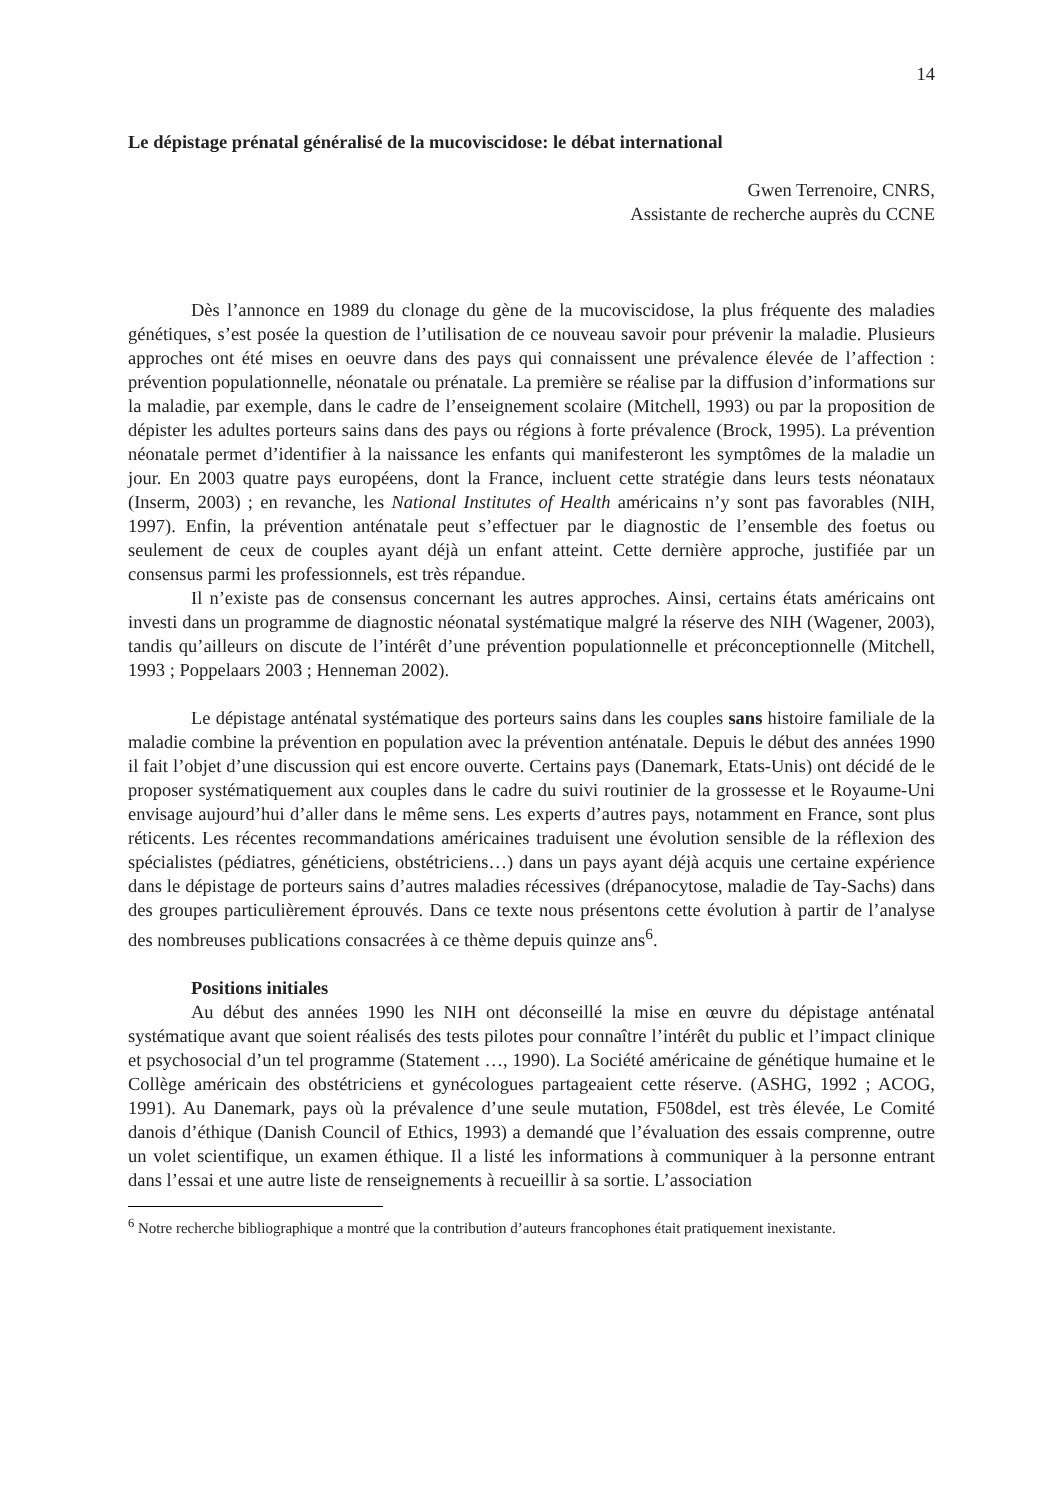14
Le dépistage prénatal généralisé de la mucoviscidose: le débat international
Gwen Terrenoire, CNRS,
Assistante de recherche auprès du CCNE
Dès l’annonce en 1989 du clonage du gène de la mucoviscidose, la plus fréquente des maladies génétiques, s’est posée la question de l’utilisation de ce nouveau savoir pour prévenir la maladie. Plusieurs approches ont été mises en oeuvre dans des pays qui connaissent une prévalence élevée de l’affection : prévention populationnelle, néonatale ou prénatale. La première se réalise par la diffusion d’informations sur la maladie, par exemple, dans le cadre de l’enseignement scolaire (Mitchell, 1993) ou par la proposition de dépister les adultes porteurs sains dans des pays ou régions à forte prévalence (Brock, 1995). La prévention néonatale permet d’identifier à la naissance les enfants qui manifesteront les symptômes de la maladie un jour. En 2003 quatre pays européens, dont la France, incluent cette stratégie dans leurs tests néonataux (Inserm, 2003) ; en revanche, les National Institutes of Health américains n’y sont pas favorables (NIH, 1997). Enfin, la prévention anténatale peut s’effectuer par le diagnostic de l’ensemble des foetus ou seulement de ceux de couples ayant déjà un enfant atteint. Cette dernière approche, justifiée par un consensus parmi les professionnels, est très répandue.
Il n’existe pas de consensus concernant les autres approches. Ainsi, certains états américains ont investi dans un programme de diagnostic néonatal systématique malgré la réserve des NIH (Wagener, 2003), tandis qu’ailleurs on discute de l’intérêt d’une prévention populationnelle et préconceptionnelle (Mitchell, 1993 ; Poppelaars 2003 ; Henneman 2002).
Le dépistage anténatal systématique des porteurs sains dans les couples sans histoire familiale de la maladie combine la prévention en population avec la prévention anténatale. Depuis le début des années 1990 il fait l’objet d’une discussion qui est encore ouverte. Certains pays (Danemark, Etats-Unis) ont décidé de le proposer systématiquement aux couples dans le cadre du suivi routinier de la grossesse et le Royaume-Uni envisage aujourd’hui d’aller dans le même sens. Les experts d’autres pays, notamment en France, sont plus réticents. Les récentes recommandations américaines traduisent une évolution sensible de la réflexion des spécialistes (pédiatres, généticiens, obstétriciens…) dans un pays ayant déjà acquis une certaine expérience dans le dépistage de porteurs sains d’autres maladies récessives (drépanocytose, maladie de Tay-Sachs) dans des groupes particulièrement éprouvés. Dans ce texte nous présentons cette évolution à partir de l’analyse des nombreuses publications consacrées à ce thème depuis quinze ans<sup>6</sup>.
Positions initiales
Au début des années 1990 les NIH ont déconseillé la mise en œuvre du dépistage anténatal systématique avant que soient réalisés des tests pilotes pour connaître l’intérêt du public et l’impact clinique et psychosocial d’un tel programme (Statement …, 1990). La Société américaine de génétique humaine et le Collège américain des obstétriciens et gynécologues partageaient cette réserve. (ASHG, 1992 ; ACOG, 1991). Au Danemark, pays où la prévalence d’une seule mutation, F508del, est très élevée, Le Comité danois d’éthique (Danish Council of Ethics, 1993) a demandé que l’évaluation des essais comprenne, outre un volet scientifique, un examen éthique. Il a listé les informations à communiquer à la personne entrant dans l’essai et une autre liste de renseignements à recueillir à sa sortie. L’association
<sup>6</sup> Notre recherche bibliographique a montré que la contribution d’auteurs francophones était pratiquement inexistante.